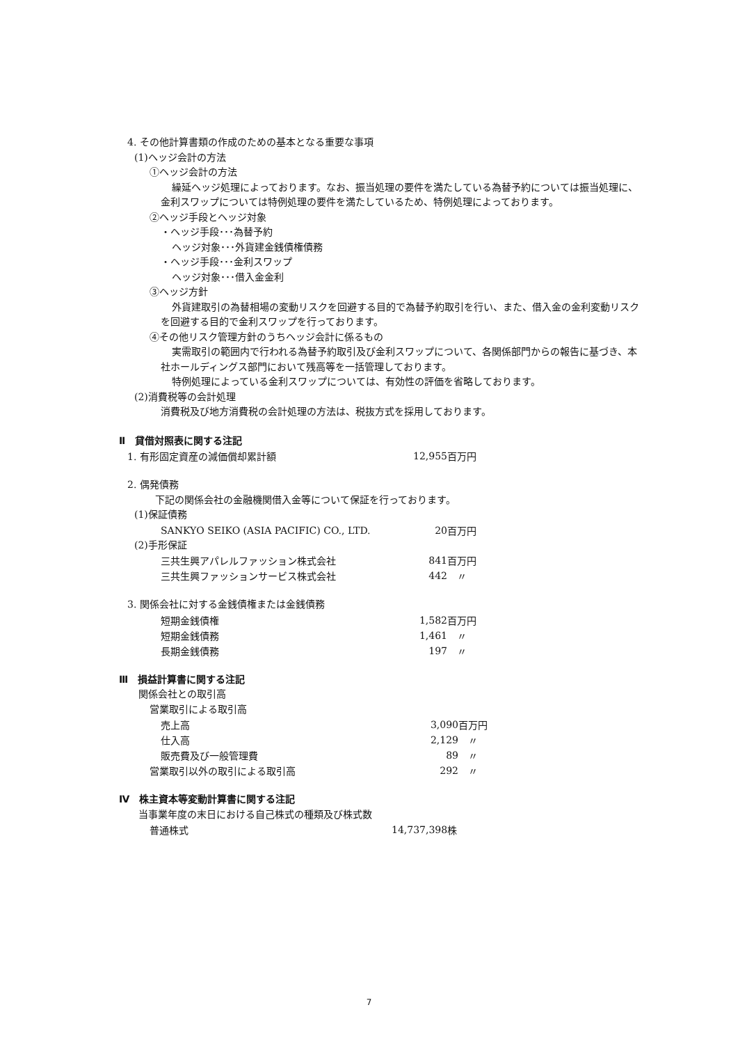4. その他計算書類の作成のための基本となる重要な事項
(1)ヘッジ会計の方法
①ヘッジ会計の方法
繰延ヘッジ処理によっております。なお、振当処理の要件を満たしている為替予約については振当処理に、金利スワップについては特例処理の要件を満たしているため、特例処理によっております。
②ヘッジ手段とヘッジ対象
・ヘッジ手段･･･為替予約
ヘッジ対象･･･外貨建金銭債権債務
・ヘッジ手段･･･金利スワップ
ヘッジ対象･･･借入金金利
③ヘッジ方針
外貨建取引の為替相場の変動リスクを回避する目的で為替予約取引を行い、また、借入金の金利変動リスクを回避する目的で金利スワップを行っております。
④その他リスク管理方針のうちヘッジ会計に係るもの
実需取引の範囲内で行われる為替予約取引及び金利スワップについて、各関係部門からの報告に基づき、本社ホールディングス部門において残高等を一括管理しております。
特例処理によっている金利スワップについては、有効性の評価を省略しております。
(2)消費税等の会計処理
消費税及び地方消費税の会計処理の方法は、税抜方式を採用しております。
Ⅱ　貸借対照表に関する注記
| 1. 有形固定資産の減価償却累計額 | 12,955 | 百万円 |
2. 偶発債務
下記の関係会社の金融機関借入金等について保証を行っております。
(1)保証債務
| SANKYO SEIKO (ASIA PACIFIC) CO., LTD. | 20 | 百万円 |
(2)手形保証
| 三共生興アパレルファッション株式会社 | 841 | 百万円 |
| 三共生興ファッションサービス株式会社 | 442 | 〃 |
3. 関係会社に対する金銭債権または金銭債務
| 短期金銭債権 | 1,582 | 百万円 |
| 短期金銭債務 | 1,461 | 〃 |
| 長期金銭債務 | 197 | 〃 |
Ⅲ　損益計算書に関する注記
関係会社との取引高
営業取引による取引高
| 売上高 | 3,090 | 百万円 |
| 仕入高 | 2,129 | 〃 |
| 販売費及び一般管理費 | 89 | 〃 |
| 営業取引以外の取引による取引高 | 292 | 〃 |
Ⅳ　株主資本等変動計算書に関する注記
当事業年度の末日における自己株式の種類及び株式数
| 普通株式 | 14,737,398 | 株 |
7